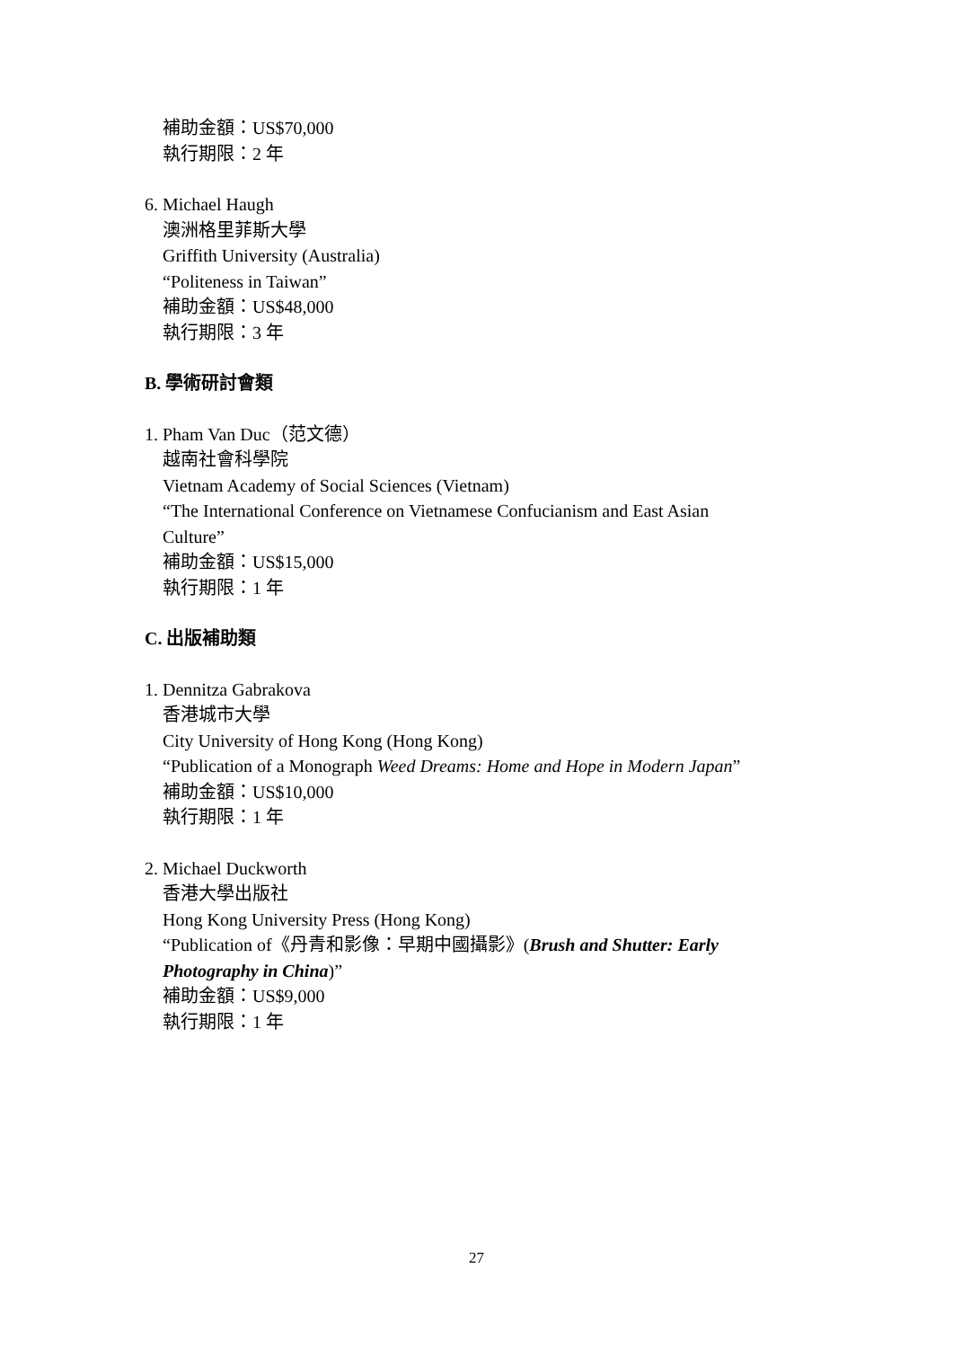補助金額：US$70,000
執行期限：2 年
6. Michael Haugh
澳洲格里菲斯大學
Griffith University (Australia)
“Politeness in Taiwan”
補助金額：US$48,000
執行期限：3 年
B. 學術研討會類
1. Pham Van Duc（范文德）
越南社會科學院
Vietnam Academy of Social Sciences (Vietnam)
“The International Conference on Vietnamese Confucianism and East Asian
Culture”
補助金額：US$15,000
執行期限：1 年
C. 出版補助類
1. Dennitza Gabrakova
香港城市大學
City University of Hong Kong (Hong Kong)
“Publication of a Monograph Weed Dreams: Home and Hope in Modern Japan”
補助金額：US$10,000
執行期限：1 年
2. Michael Duckworth
香港大學出版社
Hong Kong University Press (Hong Kong)
“Publication of《丹青和影像：早期中國攝影》(Brush and Shutter: Early
Photography in China)”
補助金額：US$9,000
執行期限：1 年
27